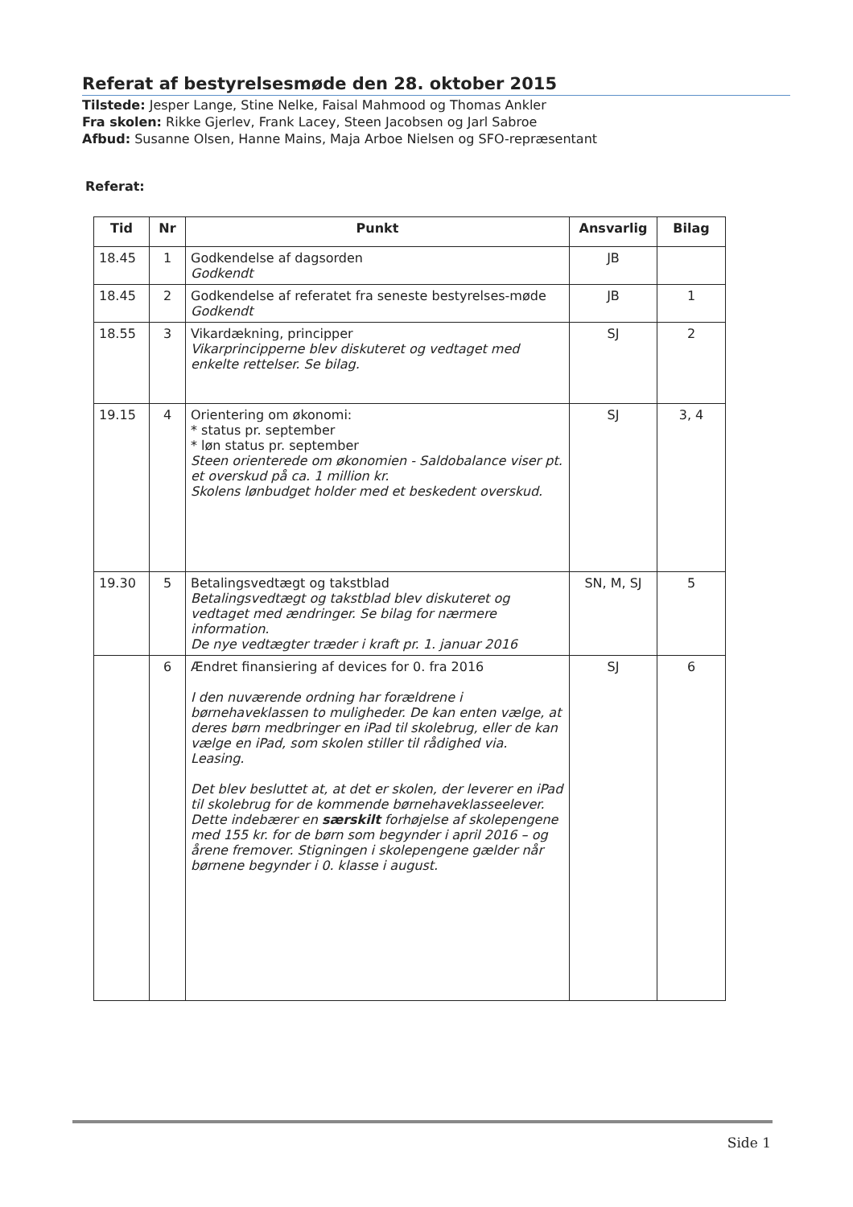Referat af bestyrelsesmøde den 28. oktober 2015
Tilstede: Jesper Lange, Stine Nelke, Faisal Mahmood og Thomas Ankler
Fra skolen: Rikke Gjerlev, Frank Lacey, Steen Jacobsen og Jarl Sabroe
Afbud: Susanne Olsen, Hanne Mains, Maja Arboe Nielsen og SFO-repræsentant
Referat:
| Tid | Nr | Punkt | Ansvarlig | Bilag |
| --- | --- | --- | --- | --- |
| 18.45 | 1 | Godkendelse af dagsorden Godkendt | JB | |
| 18.45 | 2 | Godkendelse af referatet fra seneste bestyrelses-møde Godkendt | JB | 1 |
| 18.55 | 3 | Vikardækning, principper Vikarprincipperne blev diskuteret og vedtaget med enkelte rettelser. Se bilag. | SJ | 2 |
| 19.15 | 4 | Orientering om økonomi: * status pr. september * løn status pr. september Steen orienterede om økonomien - Saldobalance viser pt. et overskud på ca. 1 million kr. Skolens lønbudget holder med et beskedent overskud. | SJ | 3, 4 |
| 19.30 | 5 | Betalingsvedtægt og takstblad Betalingsvedtægt og takstblad blev diskuteret og vedtaget med ændringer. Se bilag for nærmere information. De nye vedtægter træder i kraft pr. 1. januar 2016 | SN, M, SJ | 5 |
| | 6 | Ændret finansiering af devices for 0. fra 2016 I den nuværende ordning har forældrene i børnehaveklassen to muligheder. De kan enten vælge, at deres børn medbringer en iPad til skolebrug, eller de kan vælge en iPad, som skolen stiller til rådighed via. Leasing. Det blev besluttet at, at det er skolen, der leverer en iPad til skolebrug for de kommende børnehaveklasseelever. Dette indebærer en særskilt forhøjelse af skolepengene med 155 kr. for de børn som begynder i april 2016 – og årene fremover. Stigningen i skolepengene gælder når børnene begynder i 0. klasse i august. | SJ | 6 |
Side 1